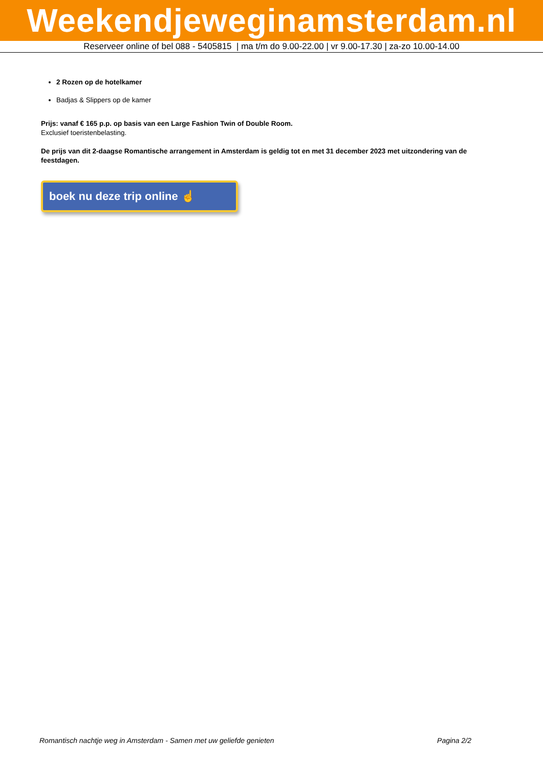Weekendjeweginamsterdam.nl
Reserveer online of bel 088 - 5405815 | ma t/m do 9.00-22.00 | vr 9.00-17.30 | za-zo 10.00-14.00
2 Rozen op de hotelkamer
Badjas & Slippers op de kamer
Prijs: vanaf € 165 p.p. op basis van een Large Fashion Twin of Double Room.
Exclusief toeristenbelasting.
De prijs van dit 2-daagse Romantische arrangement in Amsterdam is geldig tot en met 31 december 2023 met uitzondering van de feestdagen.
boek nu deze trip online ☝
Romantisch nachtje weg in Amsterdam - Samen met uw geliefde genieten Pagina 2/2